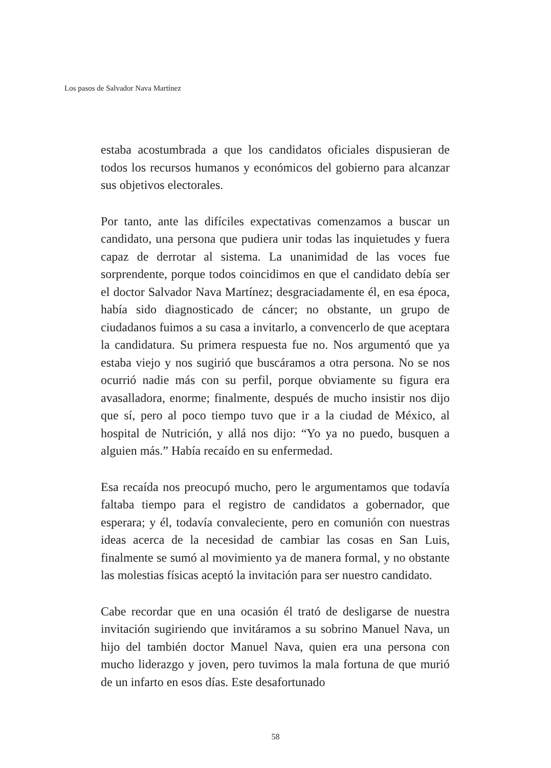Los pasos de Salvador Nava Martínez
estaba acostumbrada a que los candidatos oficiales dispusieran de todos los recursos humanos y económicos del gobierno para alcanzar sus objetivos electorales.
Por tanto, ante las difíciles expectativas comenzamos a buscar un candidato, una persona que pudiera unir todas las inquietudes y fuera capaz de derrotar al sistema. La unanimidad de las voces fue sorprendente, porque todos coincidimos en que el candidato debía ser el doctor Salvador Nava Martínez; desgraciadamente él, en esa época, había sido diagnosticado de cáncer; no obstante, un grupo de ciudadanos fuimos a su casa a invitarlo, a convencerlo de que aceptara la candidatura. Su primera respuesta fue no. Nos argumentó que ya estaba viejo y nos sugirió que buscáramos a otra persona. No se nos ocurrió nadie más con su perfil, porque obviamente su figura era avasalladora, enorme; finalmente, después de mucho insistir nos dijo que sí, pero al poco tiempo tuvo que ir a la ciudad de México, al hospital de Nutrición, y allá nos dijo: “Yo ya no puedo, busquen a alguien más.” Había recaído en su enfermedad.
Esa recaída nos preocupó mucho, pero le argumentamos que todavía faltaba tiempo para el registro de candidatos a gobernador, que esperara; y él, todavía convaleciente, pero en comunión con nuestras ideas acerca de la necesidad de cambiar las cosas en San Luis, finalmente se sumó al movimiento ya de manera formal, y no obstante las molestias físicas aceptó la invitación para ser nuestro candidato.
Cabe recordar que en una ocasión él trató de desligarse de nuestra invitación sugiriendo que invitáramos a su sobrino Manuel Nava, un hijo del también doctor Manuel Nava, quien era una persona con mucho liderazgo y joven, pero tuvimos la mala fortuna de que murió de un infarto en esos días. Este desafortunado
58